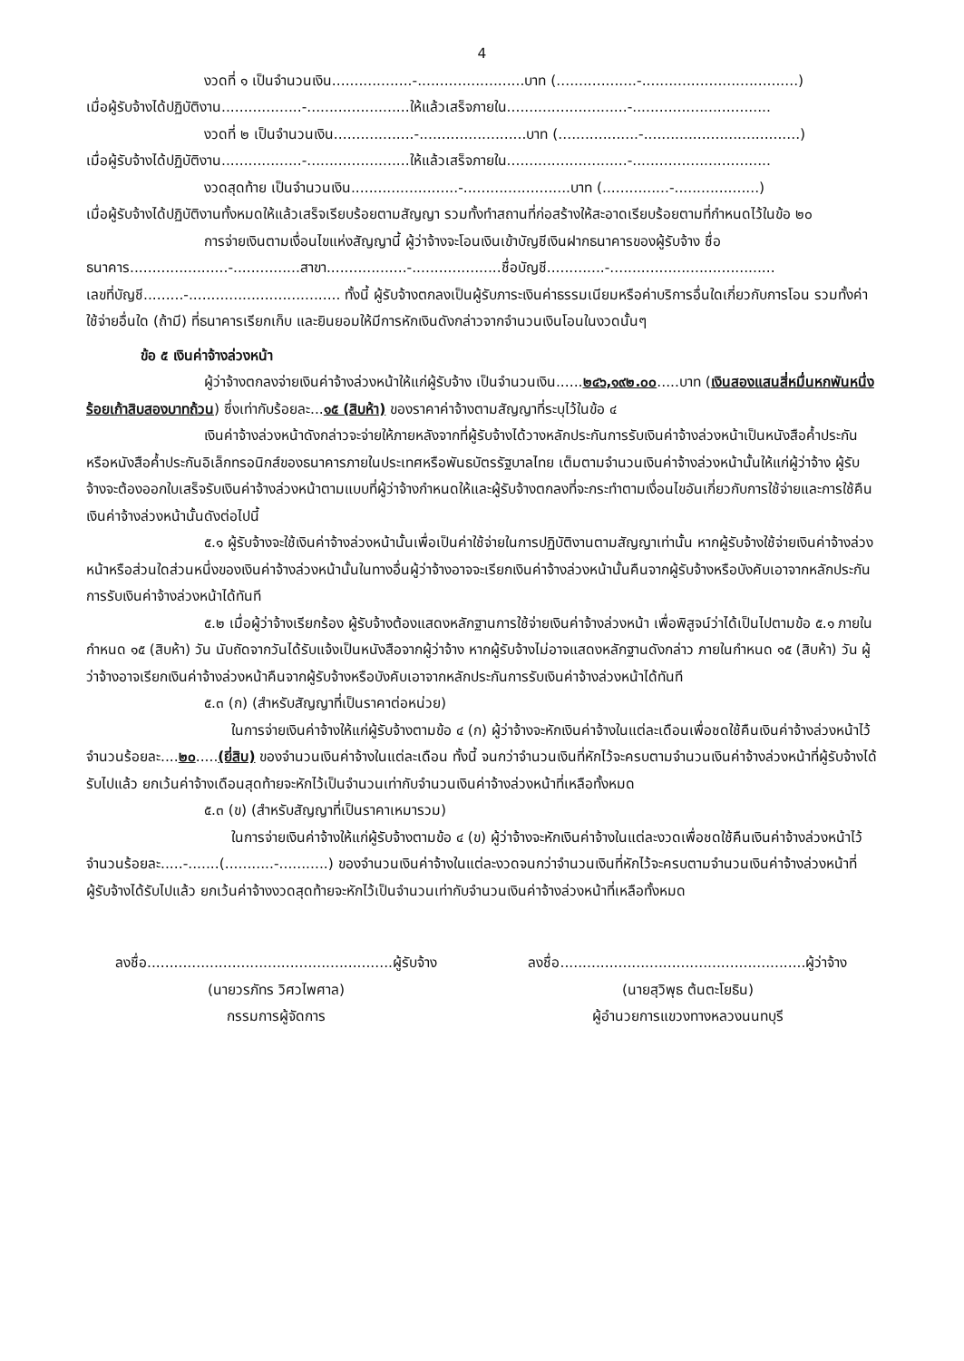4
งวดที่ ๑ เป็นจำนวนเงิน..................-........................บาท (..................-...................................)
เมื่อผู้รับจ้างได้ปฏิบัติงาน..................-.......................ให้แล้วเสร็จภายใน...........................-...............................
งวดที่ ๒ เป็นจำนวนเงิน..................-........................บาท (..................-...................................)
เมื่อผู้รับจ้างได้ปฏิบัติงาน..................-.......................ให้แล้วเสร็จภายใน...........................-...............................
งวดสุดท้าย เป็นจำนวนเงิน........................-........................บาท (...............-...................)
เมื่อผู้รับจ้างได้ปฏิบัติงานทั้งหมดให้แล้วเสร็จเรียบร้อยตามสัญญา รวมทั้งทำสถานที่ก่อสร้างให้สะอาดเรียบร้อยตามที่กำหนดไว้ในข้อ ๒๐
การจ่ายเงินตามเงื่อนไขแห่งสัญญานี้ ผู้ว่าจ้างจะโอนเงินเข้าบัญชีเงินฝากธนาคารของผู้รับจ้าง ชื่อ
ธนาคาร......................-...............สาขา..................-....................ชื่อบัญชี.............-.....................................
เลขที่บัญชี.........-.................................. ทั้งนี้ ผู้รับจ้างตกลงเป็นผู้รับภาระเงินค่าธรรมเนียมหรือค่าบริการอื่นใดเกี่ยวกับการโอน รวมทั้งค่าใช้จ่ายอื่นใด (ถ้ามี) ที่ธนาคารเรียกเก็บ และยินยอมให้มีการหักเงินดังกล่าวจากจำนวนเงินโอนในงวดนั้นๆ
ข้อ ๕ เงินค่าจ้างล่วงหน้า
ผู้ว่าจ้างตกลงจ่ายเงินค่าจ้างล่วงหน้าให้แก่ผู้รับจ้าง เป็นจำนวนเงิน......๒๔๖,๑๙๒.๐๐.....บาท (เงินสองแสนสี่หมื่นหกพันหนึ่งร้อยเก้าสิบสองบาทถ้วน) ซึ่งเท่ากับร้อยละ...๑๕ (สิบห้า) ของราคาค่าจ้างตามสัญญาที่ระบุไว้ในข้อ ๔
เงินค่าจ้างล่วงหน้าดังกล่าวจะจ่ายให้ภายหลังจากที่ผู้รับจ้างได้วางหลักประกันการรับเงินค่าจ้างล่วงหน้าเป็นหนังสือค้ำประกันหรือหนังสือค้ำประกันอิเล็กทรอนิกส์ของธนาคารภายในประเทศหรือพันธบัตรรัฐบาลไทย เต็มตามจำนวนเงินค่าจ้างล่วงหน้านั้นให้แก่ผู้ว่าจ้าง ผู้รับจ้างจะต้องออกใบเสร็จรับเงินค่าจ้างล่วงหน้าตามแบบที่ผู้ว่าจ้างกำหนดให้และผู้รับจ้างตกลงที่จะกระทำตามเงื่อนไขอันเกี่ยวกับการใช้จ่ายและการใช้คืนเงินค่าจ้างล่วงหน้านั้นดังต่อไปนี้
๕.๑ ผู้รับจ้างจะใช้เงินค่าจ้างล่วงหน้านั้นเพื่อเป็นค่าใช้จ่ายในการปฏิบัติงานตามสัญญาเท่านั้น หากผู้รับจ้างใช้จ่ายเงินค่าจ้างล่วงหน้าหรือส่วนใดส่วนหนึ่งของเงินค่าจ้างล่วงหน้านั้นในทางอื่นผู้ว่าจ้างอาจจะเรียกเงินค่าจ้างล่วงหน้านั้นคืนจากผู้รับจ้างหรือบังคับเอาจากหลักประกันการรับเงินค่าจ้างล่วงหน้าได้ทันที
๕.๒ เมื่อผู้ว่าจ้างเรียกร้อง ผู้รับจ้างต้องแสดงหลักฐานการใช้จ่ายเงินค่าจ้างล่วงหน้า เพื่อพิสูจน์ว่าได้เป็นไปตามข้อ ๕.๑ ภายในกำหนด ๑๕ (สิบห้า) วัน นับถัดจากวันได้รับแจ้งเป็นหนังสือจากผู้ว่าจ้าง หากผู้รับจ้างไม่อาจแสดงหลักฐานดังกล่าว ภายในกำหนด ๑๕ (สิบห้า) วัน ผู้ว่าจ้างอาจเรียกเงินค่าจ้างล่วงหน้าคืนจากผู้รับจ้างหรือบังคับเอาจากหลักประกันการรับเงินค่าจ้างล่วงหน้าได้ทันที
๕.๓ (ก) (สำหรับสัญญาที่เป็นราคาต่อหน่วย)
ในการจ่ายเงินค่าจ้างให้แก่ผู้รับจ้างตามข้อ ๔ (ก) ผู้ว่าจ้างจะหักเงินค่าจ้างในแต่ละเดือนเพื่อชดใช้คืนเงินค่าจ้างล่วงหน้าไว้จำนวนร้อยละ....๒๐.....(ยี่สิบ) ของจำนวนเงินค่าจ้างในแต่ละเดือน ทั้งนี้ จนกว่าจำนวนเงินที่หักไว้จะครบตามจำนวนเงินค่าจ้างล่วงหน้าที่ผู้รับจ้างได้รับไปแล้ว ยกเว้นค่าจ้างเดือนสุดท้ายจะหักไว้เป็นจำนวนเท่ากับจำนวนเงินค่าจ้างล่วงหน้าที่เหลือทั้งหมด
๕.๓ (ข) (สำหรับสัญญาที่เป็นราคาเหมารวม)
ในการจ่ายเงินค่าจ้างให้แก่ผู้รับจ้างตามข้อ ๔ (ข) ผู้ว่าจ้างจะหักเงินค่าจ้างในแต่ละงวดเพื่อชดใช้คืนเงินค่าจ้างล่วงหน้าไว้จำนวนร้อยละ.....-.......(...........-...........) ของจำนวนเงินค่าจ้างในแต่ละงวดจนกว่าจำนวนเงินที่หักไว้จะครบตามจำนวนเงินค่าจ้างล่วงหน้าที่ผู้รับจ้างได้รับไปแล้ว ยกเว้นค่าจ้างงวดสุดท้ายจะหักไว้เป็นจำนวนเท่ากับจำนวนเงินค่าจ้างล่วงหน้าที่เหลือทั้งหมด
ลงชื่อ.......................................................ผู้รับจ้าง
(นายวรภัทร วิศวไพศาล)
กรรมการผู้จัดการ
ลงชื่อ.......................................................ผู้ว่าจ้าง
(นายสุวิพุธ ต้นตะโยธิน)
ผู้อำนวยการแขวงทางหลวงนนทบุรี